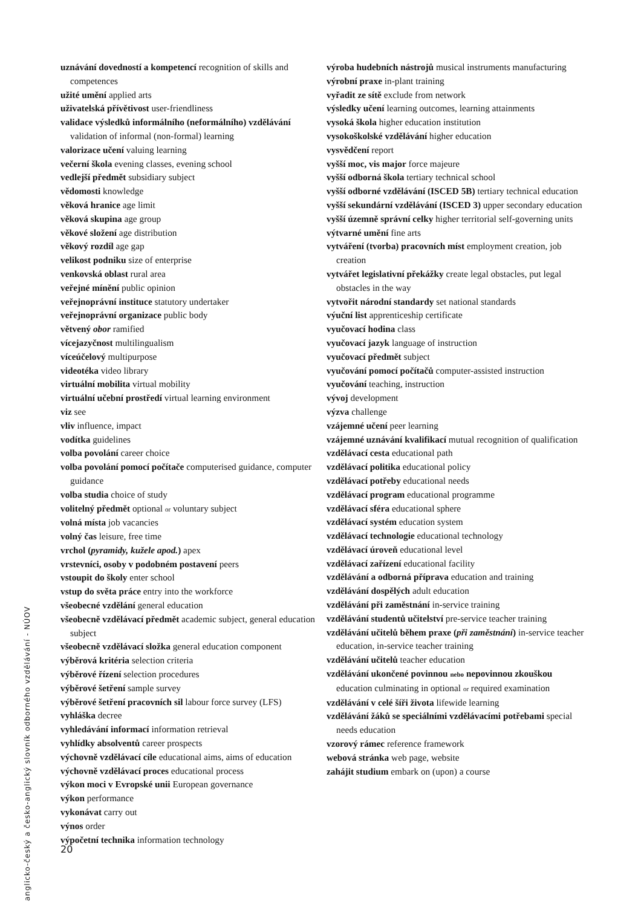uznávání dovedností a kompetencí recognition of skills and competences
užité umění applied arts
uživatelská přívětivost user-friendliness
validace výsledků informálního (neformálního) vzdělávání validation of informal (non-formal) learning
valorizace učení valuing learning
večerní škola evening classes, evening school
vedlejší předmět subsidiary subject
vědomosti knowledge
věková hranice age limit
věková skupina age group
věkové složení age distribution
věkový rozdíl age gap
velikost podniku size of enterprise
venkovská oblast rural area
veřejné mínění public opinion
veřejnoprávní instituce statutory undertaker
veřejnoprávní organizace public body
větvený obor ramified
vícejazyčnost multilingualism
víceúčelový multipurpose
videotéka video library
virtuální mobilita virtual mobility
virtuální učební prostředí virtual learning environment
viz see
vliv influence, impact
vodítka guidelines
volba povolání career choice
volba povolání pomocí počítače computerised guidance, computer guidance
volba studia choice of study
volitelný předmět optional or voluntary subject
volná místa job vacancies
volný čas leisure, free time
vrchol (pyramidy, kužele apod.) apex
vrstevníci, osoby v podobném postavení peers
vstoupit do školy enter school
vstup do světa práce entry into the workforce
všeobecné vzdělání general education
všeobecně vzdělávací předmět academic subject, general education subject
všeobecně vzdělávací složka general education component
výběrová kritéria selection criteria
výběrové řízení selection procedures
výběrové šetření sample survey
výběrové šetření pracovních sil labour force survey (LFS)
vyhláška decree
vyhledávání informací information retrieval
vyhlídky absolventů career prospects
výchovně vzdělávací cíle educational aims, aims of education
výchovně vzdělávací proces educational process
výkon moci v Evropské unii European governance
výkon performance
vykonávat carry out
výnos order
výpočetní technika information technology
výroba hudebních nástrojů musical instruments manufacturing
výrobní praxe in-plant training
vyřadit ze sítě exclude from network
výsledky učení learning outcomes, learning attainments
vysoká škola higher education institution
vysokoškolské vzdělávání higher education
vysvědčení report
vyšší moc, vis major force majeure
vyšší odborná škola tertiary technical school
vyšší odborné vzdělávání (ISCED 5B) tertiary technical education
vyšší sekundární vzdělávání (ISCED 3) upper secondary education
vyšší územně správní celky higher territorial self-governing units
výtvarné umění fine arts
vytváření (tvorba) pracovních míst employment creation, job creation
vytvářet legislativní překážky create legal obstacles, put legal obstacles in the way
vytvořit národní standardy set national standards
výuční list apprenticeship certificate
vyučovací hodina class
vyučovací jazyk language of instruction
vyučovací předmět subject
vyučování pomocí počítačů computer-assisted instruction
vyučování teaching, instruction
vývoj development
výzva challenge
vzájemné učení peer learning
vzájemné uznávání kvalifikací mutual recognition of qualification
vzdělávací cesta educational path
vzdělávací politika educational policy
vzdělávací potřeby educational needs
vzdělávací program educational programme
vzdělávací sféra educational sphere
vzdělávací systém education system
vzdělávací technologie educational technology
vzdělávací úroveň educational level
vzdělávací zařízení educational facility
vzdělávání a odborná příprava education and training
vzdělávání dospělých adult education
vzdělávání při zaměstnání in-service training
vzdělávání studentů učitelství pre-service teacher training
vzdělávání učitelů během praxe (při zaměstnání) in-service teacher education, in-service teacher training
vzdělávání učitelů teacher education
vzdělávání ukončené povinnou nebo nepovinnou zkouškou education culminating in optional or required examination
vzdělávání v celé šíři života lifewide learning
vzdělávání žáků se speciálními vzdělávacími potřebami special needs education
vzorový rámec reference framework
webová stránka web page, website
zahájit studium embark on (upon) a course
anglicko-český a česko-anglický slovník odborného vzdělávání - NÚOV
20